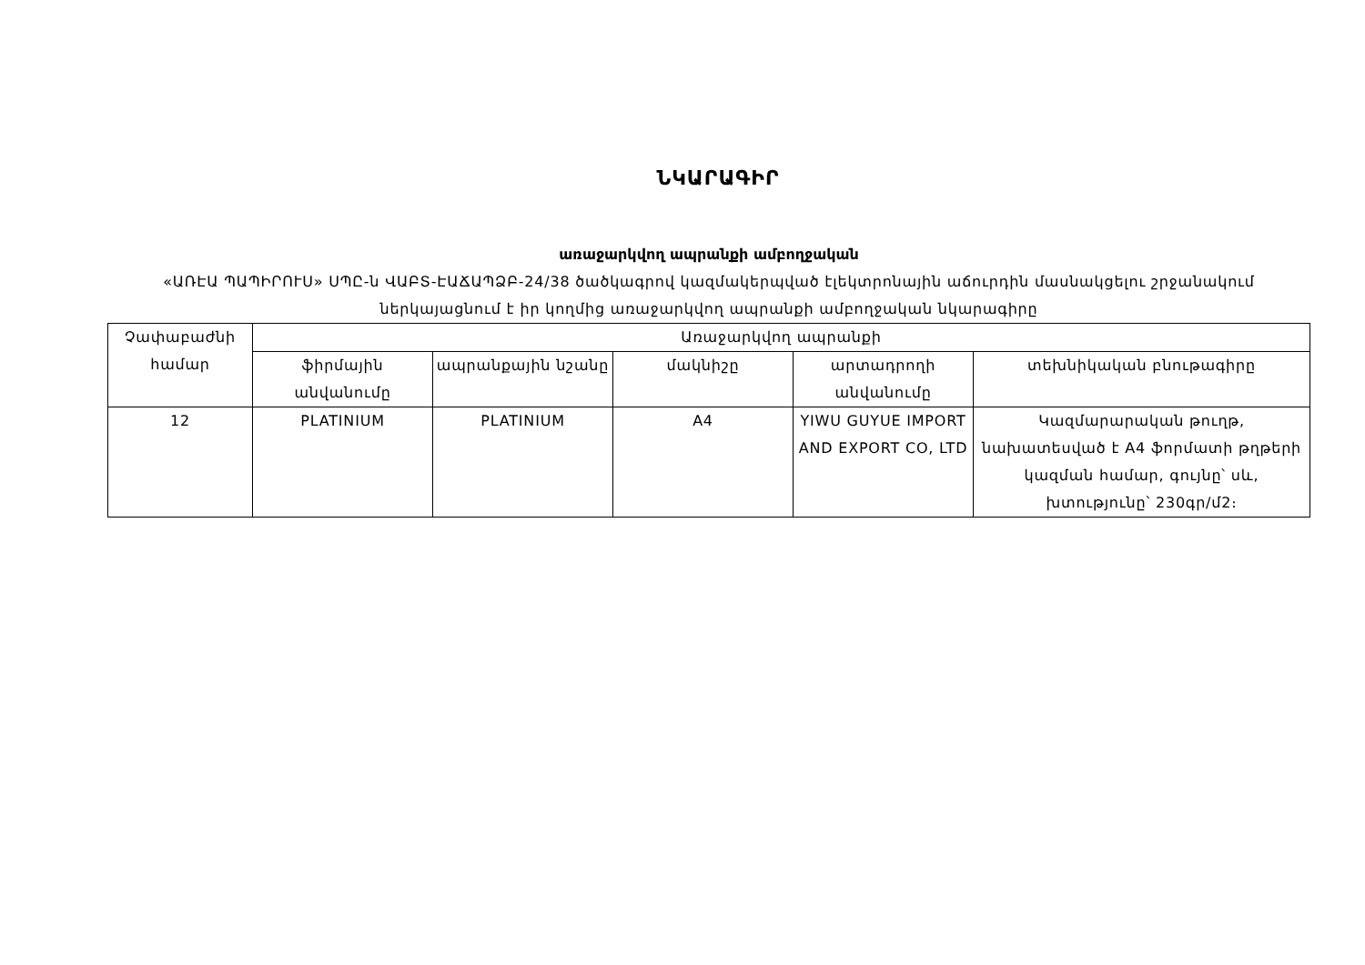ՆԿԱՐԱԳԻՐ
առաջարկվող ապրանքի ամբողջական
«ԱՌԷԱ ՊԱՊԻՐՈՒՍ» ՍՊԸ-ն ՎԱԲՏ-ԷԱՃԱՊՁԲ-24/38 ծածկագրով կազմակերպված էլեկտրոնային աճուրդին մասնակցելու շրջանակում ներկայացնում է իր կողմից առաջարկվող ապրանքի ամբողջական նկարագիրը
| Չափաբաժնի համար | Առաջարկվող ապրանքի | | | | |
| --- | --- | --- | --- | --- | --- |
| | ֆիրմային անվանումը | ապրանքային նշանը | մակնիշը | արտադրողի անվանումը | տեխնիկական բնութագիրը |
| 12 | PLATINIUM | PLATINIUM | A4 | YIWU GUYUE IMPORT AND EXPORT CO, LTD | Կազմարարական թուղթ, նախատեսված է A4 ֆորմատի թղթերի կազման համար, գույնը՝ սև, խտությունը՝ 230գր/մ2։ |